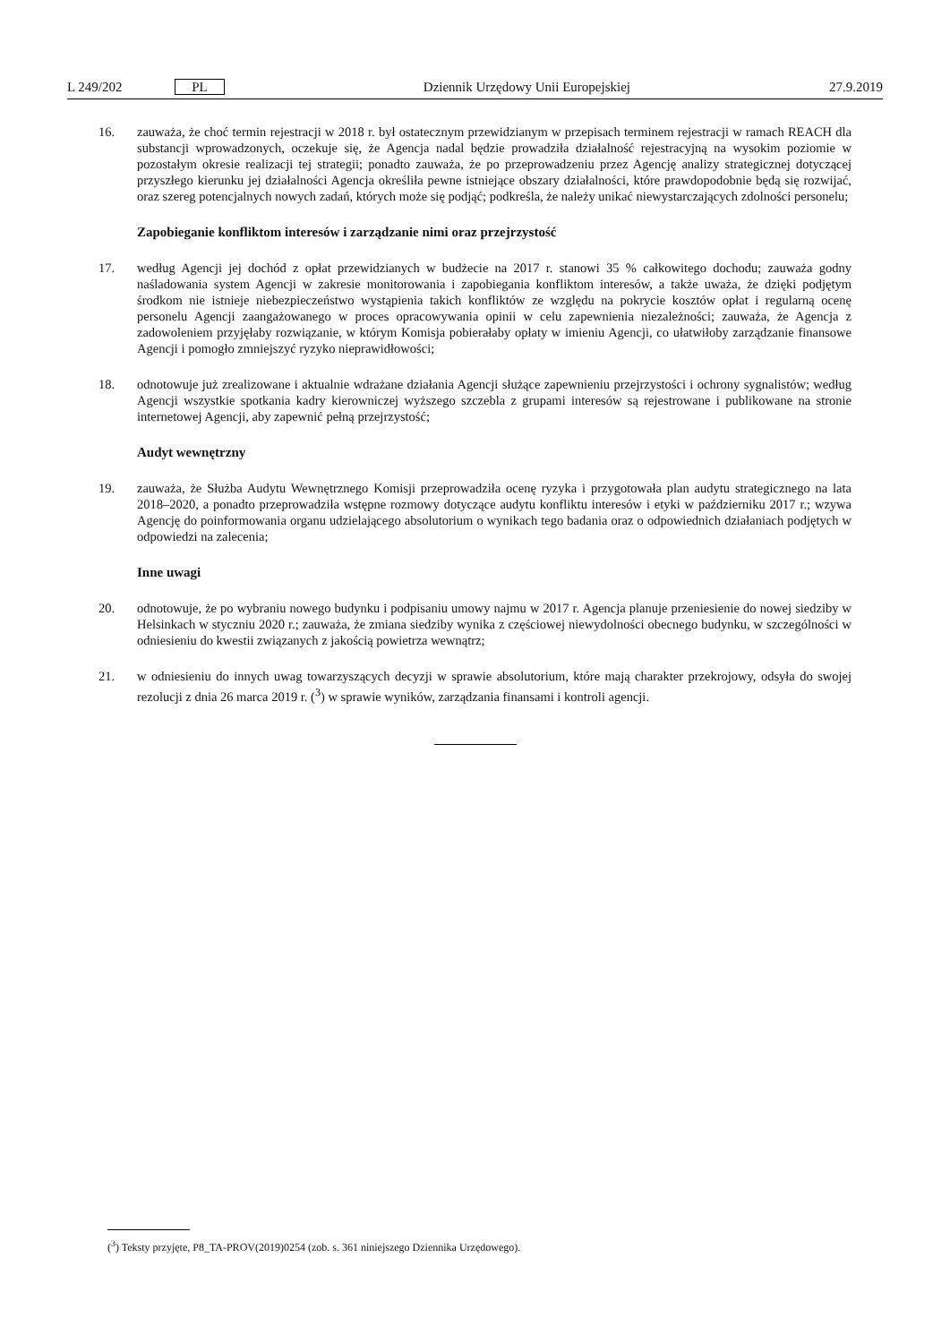L 249/202 PL Dziennik Urzędowy Unii Europejskiej 27.9.2019
16. zauważa, że choć termin rejestracji w 2018 r. był ostatecznym przewidzianym w przepisach terminem rejestracji w ramach REACH dla substancji wprowadzonych, oczekuje się, że Agencja nadal będzie prowadziła działalność rejestracyjną na wysokim poziomie w pozostałym okresie realizacji tej strategii; ponadto zauważa, że po przeprowadzeniu przez Agencję analizy strategicznej dotyczącej przyszłego kierunku jej działalności Agencja określiła pewne istniejące obszary działalności, które prawdopodobnie będą się rozwijać, oraz szereg potencjalnych nowych zadań, których może się podjąć; podkreśla, że należy unikać niewystarczających zdolności personelu;
Zapobieganie konfliktom interesów i zarządzanie nimi oraz przejrzystość
17. według Agencji jej dochód z opłat przewidzianych w budżecie na 2017 r. stanowi 35 % całkowitego dochodu; zauważa godny naśladowania system Agencji w zakresie monitorowania i zapobiegania konfliktom interesów, a także uważa, że dzięki podjętym środkom nie istnieje niebezpieczeństwo wystąpienia takich konfliktów ze względu na pokrycie kosztów opłat i regularną ocenę personelu Agencji zaangażowanego w proces opracowywania opinii w celu zapewnienia niezależności; zauważa, że Agencja z zadowoleniem przyjęłaby rozwiązanie, w którym Komisja pobierałaby opłaty w imieniu Agencji, co ułatwiłoby zarządzanie finansowe Agencji i pomogło zmniejszyć ryzyko nieprawidłowości;
18. odnotowuje już zrealizowane i aktualnie wdrażane działania Agencji służące zapewnieniu przejrzystości i ochrony sygnalistów; według Agencji wszystkie spotkania kadry kierowniczej wyższego szczebla z grupami interesów są rejestrowane i publikowane na stronie internetowej Agencji, aby zapewnić pełną przejrzystość;
Audyt wewnętrzny
19. zauważa, że Służba Audytu Wewnętrznego Komisji przeprowadziła ocenę ryzyka i przygotowała plan audytu strategicznego na lata 2018–2020, a ponadto przeprowadziła wstępne rozmowy dotyczące audytu konfliktu interesów i etyki w październiku 2017 r.; wzywa Agencję do poinformowania organu udzielającego absolutorium o wynikach tego badania oraz o odpowiednich działaniach podjętych w odpowiedzi na zalecenia;
Inne uwagi
20. odnotowuje, że po wybraniu nowego budynku i podpisaniu umowy najmu w 2017 r. Agencja planuje przeniesienie do nowej siedziby w Helsinkach w styczniu 2020 r.; zauważa, że zmiana siedziby wynika z częściowej niewydolności obecnego budynku, w szczególności w odniesieniu do kwestii związanych z jakością powietrza wewnątrz;
21. w odniesieniu do innych uwag towarzyszących decyzji w sprawie absolutorium, które mają charakter przekrojowy, odsyła do swojej rezolucji z dnia 26 marca 2019 r. (<sup>3</sup>) w sprawie wyników, zarządzania finansami i kontroli agencji.
(<sup>3</sup>) Teksty przyjęte, P8_TA-PROV(2019)0254 (zob. s. 361 niniejszego Dziennika Urzędowego).